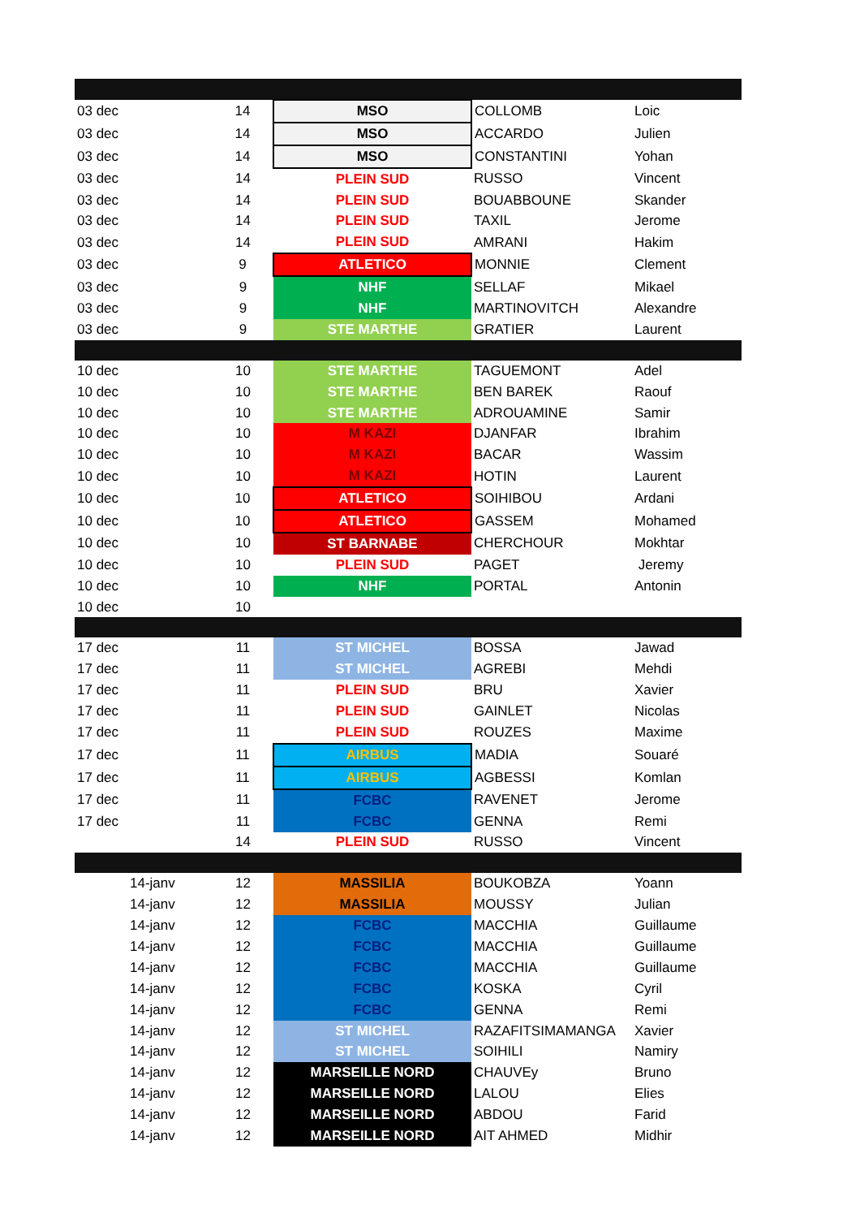| 03 dec | 14 | MSO | COLLOMB | Loic |
| 03 dec | 14 | MSO | ACCARDO | Julien |
| 03 dec | 14 | MSO | CONSTANTINI | Yohan |
| 03 dec | 14 | PLEIN SUD | RUSSO | Vincent |
| 03 dec | 14 | PLEIN SUD | BOUABBOUNE | Skander |
| 03 dec | 14 | PLEIN SUD | TAXIL | Jerome |
| 03 dec | 14 | PLEIN SUD | AMRANI | Hakim |
| 03 dec | 9 | ATLETICO | MONNIE | Clement |
| 03 dec | 9 | NHF | SELLAF | Mikael |
| 03 dec | 9 | NHF | MARTINOVITCH | Alexandre |
| 03 dec | 9 | STE MARTHE | GRATIER | Laurent |
| 10 dec | 10 | STE MARTHE | TAGUEMONT | Adel |
| 10 dec | 10 | STE MARTHE | BEN BAREK | Raouf |
| 10 dec | 10 | STE MARTHE | ADROUAMINE | Samir |
| 10 dec | 10 | M KAZI | DJANFAR | Ibrahim |
| 10 dec | 10 | M KAZI | BACAR | Wassim |
| 10 dec | 10 | M KAZI | HOTIN | Laurent |
| 10 dec | 10 | ATLETICO | SOIHIBOU | Ardani |
| 10 dec | 10 | ATLETICO | GASSEM | Mohamed |
| 10 dec | 10 | ST BARNABE | CHERCHOUR | Mokhtar |
| 10 dec | 10 | PLEIN SUD | PAGET | Jeremy |
| 10 dec | 10 | NHF | PORTAL | Antonin |
| 10 dec | 10 | | | |
| 17 dec | 11 | ST MICHEL | BOSSA | Jawad |
| 17 dec | 11 | ST MICHEL | AGREBI | Mehdi |
| 17 dec | 11 | PLEIN SUD | BRU | Xavier |
| 17 dec | 11 | PLEIN SUD | GAINLET | Nicolas |
| 17 dec | 11 | PLEIN SUD | ROUZES | Maxime |
| 17 dec | 11 | AIRBUS | MADIA | Souaré |
| 17 dec | 11 | AIRBUS | AGBESSI | Komlan |
| 17 dec | 11 | FCBC | RAVENET | Jerome |
| 17 dec | 11 | FCBC | GENNA | Remi |
| | 14 | PLEIN SUD | RUSSO | Vincent |
| 14-janv | 12 | MASSILIA | BOUKOBZA | Yoann |
| 14-janv | 12 | MASSILIA | MOUSSY | Julian |
| 14-janv | 12 | FCBC | MACCHIA | Guillaume |
| 14-janv | 12 | FCBC | MACCHIA | Guillaume |
| 14-janv | 12 | FCBC | MACCHIA | Guillaume |
| 14-janv | 12 | FCBC | KOSKA | Cyril |
| 14-janv | 12 | FCBC | GENNA | Remi |
| 14-janv | 12 | ST MICHEL | RAZAFITSIMAMANGA | Xavier |
| 14-janv | 12 | ST MICHEL | SOIHILI | Namiry |
| 14-janv | 12 | MARSEILLE NORD | CHAUVEy | Bruno |
| 14-janv | 12 | MARSEILLE NORD | LALOU | Elies |
| 14-janv | 12 | MARSEILLE NORD | ABDOU | Farid |
| 14-janv | 12 | MARSEILLE NORD | AIT AHMED | Midhir |